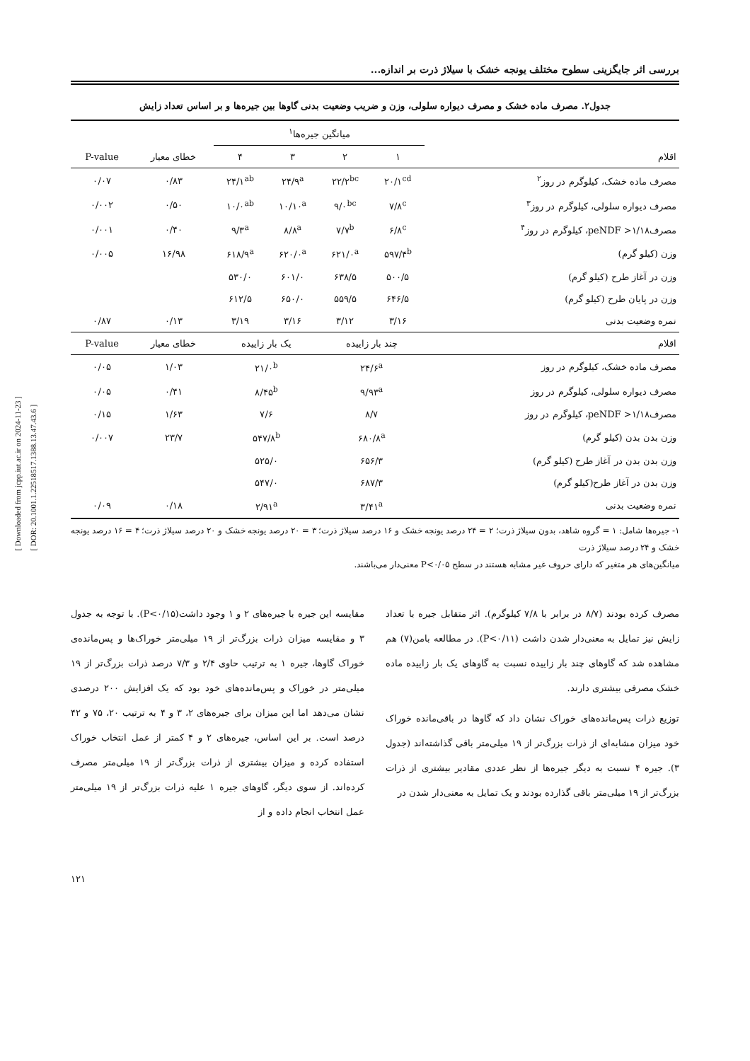[ Downloaded from jcpp.iut.ac.ir on 2024-11-23 ]
[ DOR: 20.1001.1.22518517.1388.13.47.43.6 ]
بررسی اثر جایگزینی سطوح مختلف یونجه خشک با سیلاژ ذرت بر اندازه...
جدول۲. مصرف ماده خشک و مصرف دیواره سلولی، وزن و ضریب وضعیت بدنی گاوها بین جیره‌ها و بر اساس تعداد زایش
| | میانگین جیره‌ها<sup>۱</sup> | | | | | |
| --- | --- | --- | --- | --- | --- | --- |
| اقلام | ۱ | ۲ | ۳ | ۴ | خطای معیار | P-value |
| مصرف ماده خشک، کیلوگرم در روز<sup>۲</sup> | ۲۰/۱<sup>cd</sup> | ۲۲/۲<sup>bc</sup> | ۲۴/۹<sup>a</sup> | ۲۴/۱<sup>ab</sup> | ۰/۸۳ | ۰/۰۷ |
| مصرف دیواره سلولی، کیلوگرم در روز<sup>۳</sup> | ۷/۸<sup>c</sup> | ۹/۰<sup>bc</sup> | ۱۰/۱۰<sup>a</sup> | ۱۰/۰<sup>ab</sup> | ۰/۵۰ | ۰/۰۰۲ |
| مصرفpeNDF >۱/۱۸، کیلوگرم در روز<sup>۴</sup> | ۶/۸<sup>c</sup> | ۷/۷<sup>b</sup> | ۸/۸<sup>a</sup> | ۹/۳<sup>a</sup> | ۰/۴۰ | ۰/۰۰۱ |
| وزن (کیلو گرم) | ۵۹۷/۴<sup>b</sup> | ۶۲۱/۰<sup>a</sup> | ۶۲۰/۰<sup>a</sup> | ۶۱۸/۹<sup>a</sup> | ۱۶/۹۸ | ۰/۰۰۵ |
| وزن در آغاز طرح (کیلو گرم) | ۵۰۰/۵ | ۶۳۸/۵ | ۶۰۱/۰ | ۵۳۰/۰ | | |
| وزن در پایان طرح (کیلو گرم) | ۶۴۶/۵ | ۵۵۹/۵ | ۶۵۰/۰ | ۶۱۲/۵ | | |
| نمره وضعیت بدنی | ۳/۱۶ | ۳/۱۲ | ۳/۱۶ | ۳/۱۹ | ۰/۱۳ | ۰/۸۷ |
| اقلام | چند بار زاییده | | یک بار زاییده | | خطای معیار | P-value |
| مصرف ماده خشک، کیلوگرم در روز | ۲۴/۶<sup>a</sup> | | ۲۱/۰<sup>b</sup> | | ۱/۰۳ | ۰/۰۵ |
| مصرف دیواره سلولی، کیلوگرم در روز | ۹/۹۳<sup>a</sup> | | ۸/۴۵<sup>b</sup> | | ۰/۴۱ | ۰/۰۵ |
| مصرفpeNDF >۱/۱۸، کیلوگرم در روز | ۸/۷ | | ۷/۶ | | ۱/۶۳ | ۰/۱۵ |
| وزن بدن بدن (کیلو گرم) | ۶۸۰/۸<sup>a</sup> | | ۵۴۷/۸<sup>b</sup> | | ۲۳/۷ | ۰/۰۰۷ |
| وزن بدن بدن در آغاز طرح (کیلو گرم) | ۶۵۶/۳ | | ۵۲۵/۰ | | | |
| وزن بدن در آغاز طرح(کیلو گرم) | ۶۸۷/۳ | | ۵۴۷/۰ | | | |
| نمره وضعیت بدنی | ۳/۴۱<sup>a</sup> | | ۲/۹۱<sup>a</sup> | | ۰/۱۸ | ۰/۰۹ |
۱- جیره‌ها شامل: ۱ = گروه شاهد، بدون سیلاژ ذرت؛ ۲ = ۲۴ درصد یونجه خشک و ۱۶ درصد سیلاژ ذرت؛ ۳ = ۲۰ درصد یونجه خشک و ۲۰ درصد سیلاژ ذرت؛ ۴ = ۱۶ درصد یونجه خشک و ۲۴ درصد سیلاژ ذرت
میانگین‌های هر متغیر که دارای حروف غیر مشابه هستند در سطح P<۰/۰۵ معنی‌دار می‌باشند.
مصرف کرده بودند (۸/۷ در برابر با ۷/۸ کیلوگرم). اثر متقابل جیره با تعداد زایش نیز تمایل به معنی‌دار شدن داشت (P<۰/۱۱). در مطالعه بامن(۷) هم مشاهده شد که گاوهای چند بار زاییده نسبت به گاوهای یک بار زاییده ماده خشک مصرفی بیشتری دارند.
توزیع ذرات پس‌مانده‌های خوراک نشان داد که گاوها در باقی‌مانده خوراک خود میزان مشابه‌ای از ذرات بزرگ‌تر از ۱۹ میلی‌متر باقی گذاشته‌اند (جدول ۳). جیره ۴ نسبت به دیگر جیره‌ها از نظر عددی مقادیر بیشتری از ذرات بزرگ‌تر از ۱۹ میلی‌متر باقی گذارده بودند و یک تمایل به معنی‌دار شدن در
مقایسه این جیره با جیره‌های ۲ و ۱ وجود داشت(P<۰/۱۵). با توجه به جدول ۳ و مقایسه میزان ذرات بزرگ‌تر از ۱۹ میلی‌متر خوراک‌ها و پس‌مانده‌ی خوراک گاوها، جیره ۱ به ترتیب حاوی ۲/۴ و ۷/۳ درصد ذرات بزرگ‌تر از ۱۹ میلی‌متر در خوراک و پس‌مانده‌های خود بود که یک افزایش ۲۰۰ درصدی نشان می‌دهد اما این میزان برای جیره‌های ۲، ۳ و ۴ به ترتیب ۲۰، ۷۵ و ۴۲ درصد است. بر این اساس، جیره‌های ۲ و ۴ کمتر از عمل انتخاب خوراک استفاده کرده و میزان بیشتری از ذرات بزرگ‌تر از ۱۹ میلی‌متر مصرف کرده‌اند. از سوی دیگر، گاوهای جیره ۱ علیه ذرات بزرگ‌تر از ۱۹ میلی‌متر عمل انتخاب انجام داده و از
۱۲۱